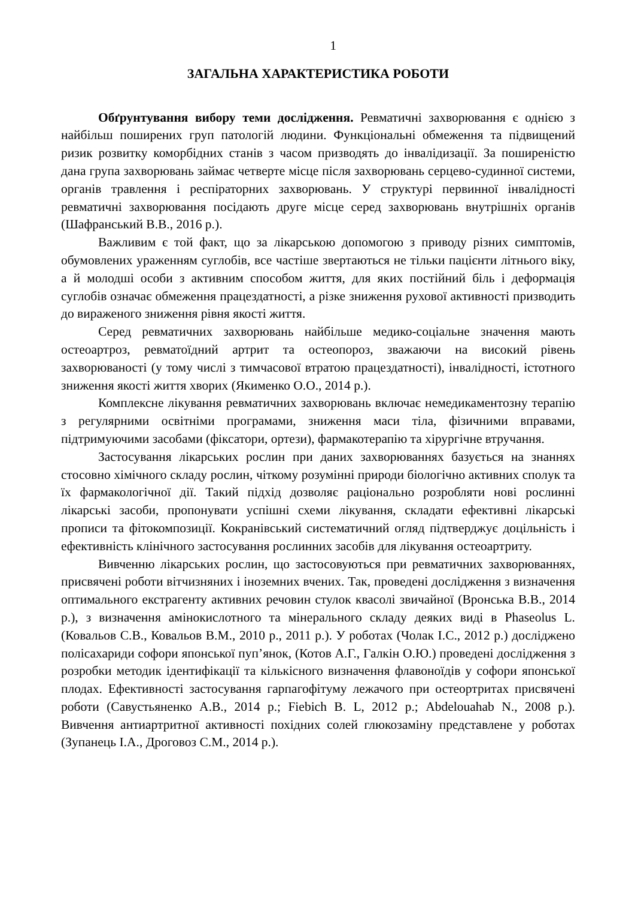1
ЗАГАЛЬНА ХАРАКТЕРИСТИКА РОБОТИ
Обґрунтування вибору теми дослідження. Ревматичні захворювання є однією з найбільш поширених груп патологій людини. Функціональні обмеження та підвищений ризик розвитку коморбідних станів з часом призводять до інвалідизації. За поширеністю дана група захворювань займає четверте місце після захворювань серцево-судинної системи, органів травлення і респіраторних захворювань. У структурі первинної інвалідності ревматичні захворювання посідають друге місце серед захворювань внутрішніх органів (Шафранський В.В., 2016 р.).
Важливим є той факт, що за лікарською допомогою з приводу різних симптомів, обумовлених ураженням суглобів, все частіше звертаються не тільки пацієнти літнього віку, а й молодші особи з активним способом життя, для яких постійний біль і деформація суглобів означає обмеження працездатності, а різке зниження рухової активності призводить до вираженого зниження рівня якості життя.
Серед ревматичних захворювань найбільше медико-соціальне значення мають остеоартроз, ревматоїдний артрит та остеопороз, зважаючи на високий рівень захворюваності (у тому числі з тимчасової втратою працездатності), інвалідності, істотного зниження якості життя хворих (Якименко О.О., 2014 р.).
Комплексне лікування ревматичних захворювань включає немедикаментозну терапію з регулярними освітніми програмами, зниження маси тіла, фізичними вправами, підтримуючими засобами (фіксатори, ортези), фармакотерапію та хірургічне втручання.
Застосування лікарських рослин при даних захворюваннях базується на знаннях стосовно хімічного складу рослин, чіткому розумінні природи біологічно активних сполук та їх фармакологічної дії. Такий підхід дозволяє раціонально розробляти нові рослинні лікарські засоби, пропонувати успішні схеми лікування, складати ефективні лікарські прописи та фітокомпозиції. Кокранівський систематичний огляд підтверджує доцільність і ефективність клінічного застосування рослинних засобів для лікування остеоартриту.
Вивченню лікарських рослин, що застосовуються при ревматичних захворюваннях, присвячені роботи вітчизняних і іноземних вчених. Так, проведені дослідження з визначення оптимального екстрагенту активних речовин стулок квасолі звичайної (Вронська В.В., 2014 р.), з визначення амінокислотного та мінерального складу деяких виді в Phaseolus L. (Ковальов С.В., Ковальов В.М., 2010 р., 2011 р.). У роботах (Чолак І.С., 2012 р.) досліджено полісахариди софори японської пуп’янок, (Котов А.Г., Галкін О.Ю.) проведені дослідження з розробки методик ідентифікації та кількісного визначення флавоноїдів у софори японської плодах. Ефективності застосування гарпагофітуму лежачого при остеортритах присвячені роботи (Савустьяненко А.В., 2014 р.; Fiebich B. L, 2012 р.; Abdelouahab N., 2008 р.). Вивчення антиартритної активності похідних солей глюкозаміну представлене у роботах (Зупанець І.А., Дроговоз С.М., 2014 р.).